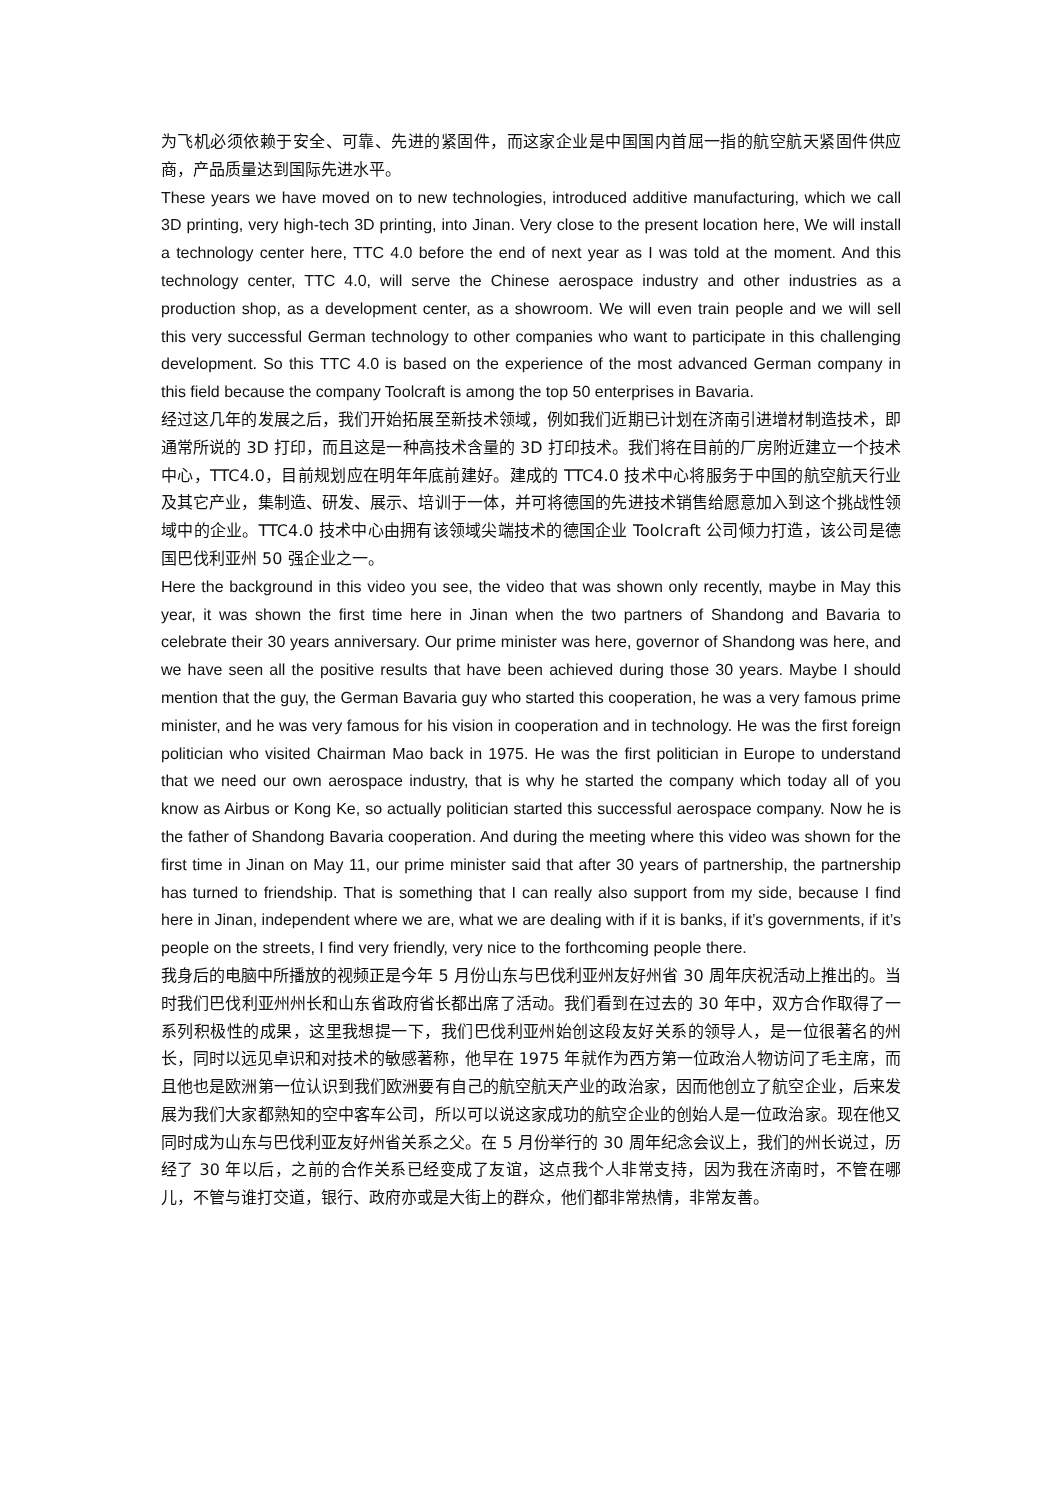为飞机必须依赖于安全、可靠、先进的紧固件，而这家企业是中国国内首屈一指的航空航天紧固件供应商，产品质量达到国际先进水平。
These years we have moved on to new technologies, introduced additive manufacturing, which we call 3D printing, very high-tech 3D printing, into Jinan. Very close to the present location here, We will install a technology center here, TTC 4.0 before the end of next year as I was told at the moment. And this technology center, TTC 4.0, will serve the Chinese aerospace industry and other industries as a production shop, as a development center, as a showroom. We will even train people and we will sell this very successful German technology to other companies who want to participate in this challenging development. So this TTC 4.0 is based on the experience of the most advanced German company in this field because the company Toolcraft is among the top 50 enterprises in Bavaria.
经过这几年的发展之后，我们开始拓展至新技术领域，例如我们近期已计划在济南引进增材制造技术，即通常所说的 3D 打印，而且这是一种高技术含量的 3D 打印技术。我们将在目前的厂房附近建立一个技术中心，TTC4.0，目前规划应在明年年底前建好。建成的 TTC4.0 技术中心将服务于中国的航空航天行业及其它产业，集制造、研发、展示、培训于一体，并可将德国的先进技术销售给愿意加入到这个挑战性领域中的企业。TTC4.0 技术中心由拥有该领域尖端技术的德国企业 Toolcraft 公司倾力打造，该公司是德国巴伐利亚州 50 强企业之一。
Here the background in this video you see, the video that was shown only recently, maybe in May this year, it was shown the first time here in Jinan when the two partners of Shandong and Bavaria to celebrate their 30 years anniversary. Our prime minister was here, governor of Shandong was here, and we have seen all the positive results that have been achieved during those 30 years. Maybe I should mention that the guy, the German Bavaria guy who started this cooperation, he was a very famous prime minister, and he was very famous for his vision in cooperation and in technology. He was the first foreign politician who visited Chairman Mao back in 1975. He was the first politician in Europe to understand that we need our own aerospace industry, that is why he started the company which today all of you know as Airbus or Kong Ke, so actually politician started this successful aerospace company. Now he is the father of Shandong Bavaria cooperation. And during the meeting where this video was shown for the first time in Jinan on May 11, our prime minister said that after 30 years of partnership, the partnership has turned to friendship. That is something that I can really also support from my side, because I find here in Jinan, independent where we are, what we are dealing with if it is banks, if it’s governments, if it’s people on the streets, I find very friendly, very nice to the forthcoming people there.
我身后的电脑中所播放的视频正是今年 5 月份山东与巴伐利亚州友好州省 30 周年庆祝活动上推出的。当时我们巴伐利亚州州长和山东省政府省长都出席了活动。我们看到在过去的 30 年中，双方合作取得了一系列积极性的成果，这里我想提一下，我们巴伐利亚州始创这段友好关系的领导人，是一位很著名的州长，同时以远见卓识和对技术的敏感著称，他早在 1975 年就作为西方第一位政治人物访问了毛主席，而且他也是欧洲第一位认识到我们欧洲要有自己的航空航天产业的政治家，因而他创立了航空企业，后来发展为我们大家都熟知的空中客车公司，所以可以说这家成功的航空企业的创始人是一位政治家。现在他又同时成为山东与巴伐利亚友好州省关系之父。在 5 月份举行的 30 周年纪念会议上，我们的州长说过，历经了 30 年以后，之前的合作关系已经变成了友谊，这点我个人非常支持，因为我在济南时，不管在哪儿，不管与谁打交道，银行、政府亦或是大街上的群众，他们都非常热情，非常友善。